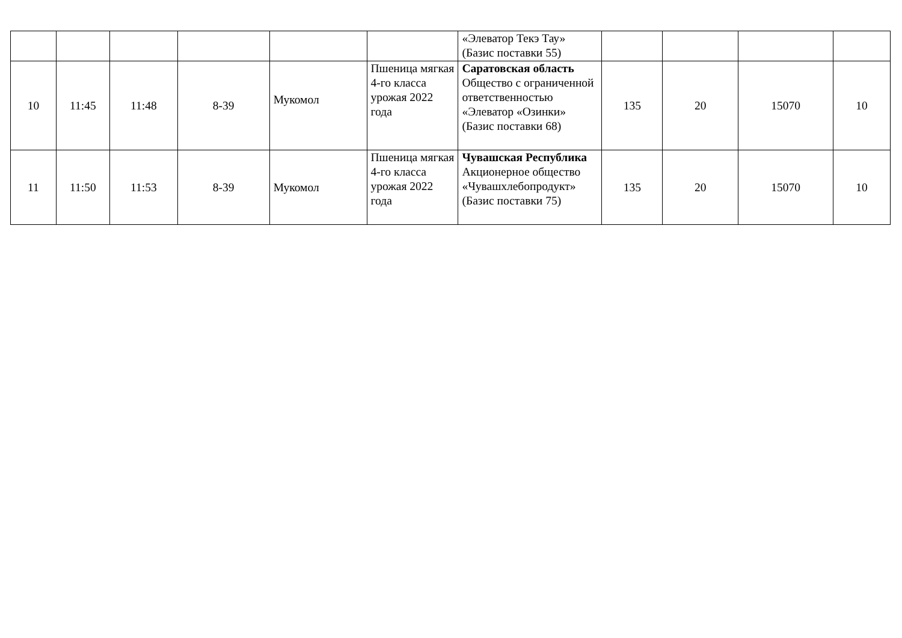| | | | | | | «Элеватор Текэ Тау» (Базис поставки 55) | | | | |
| 10 | 11:45 | 11:48 | 8-39 | Мукомол | Пшеница мягкая 4-го класса урожая 2022 года | Саратовская область Общество с ограниченной ответственностью «Элеватор «Озинки» (Базис поставки 68) | 135 | 20 | 15070 | 10 |
| 11 | 11:50 | 11:53 | 8-39 | Мукомол | Пшеница мягкая 4-го класса урожая 2022 года | Чувашская Республика Акционерное общество «Чувашхлебопродукт» (Базис поставки 75) | 135 | 20 | 15070 | 10 |